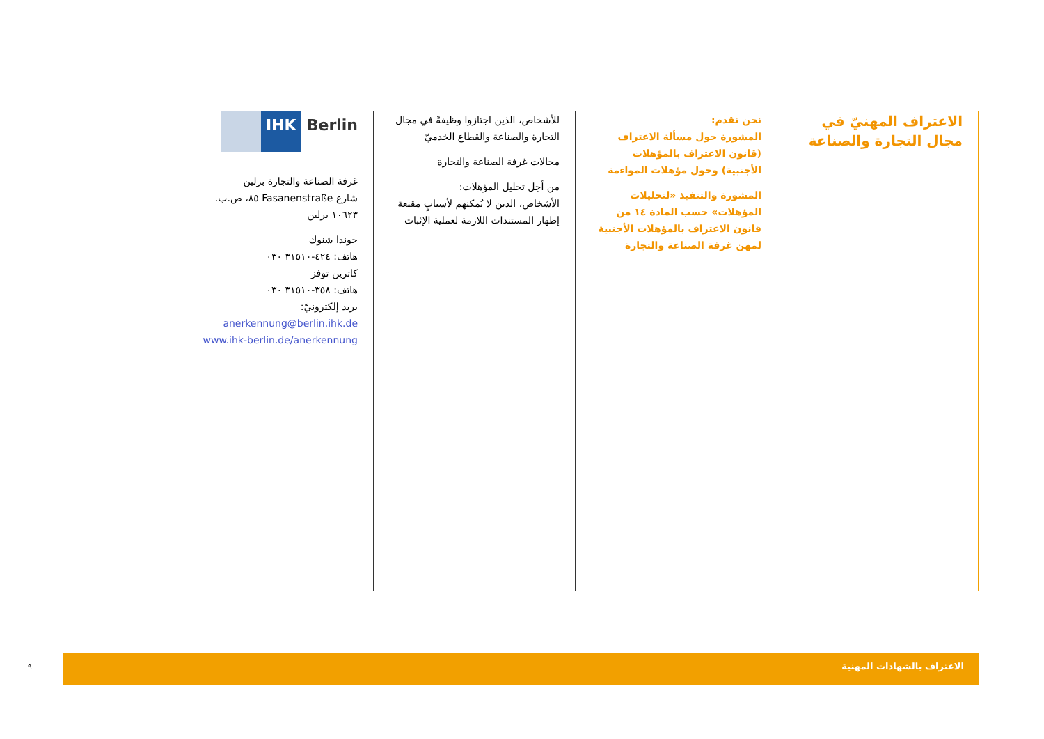الاعتراف المهنيّ في مجال التجارة والصناعة
نحن نقدم:
المشورة حول مسألة الاعتراف (قانون الاعتراف بالمؤهلات الأجنبية) وحول مؤهلات المواءمة
المشورة والتنفيذ «لتحليلات المؤهلات» حسب المادة ١٤ من قانون الاعتراف بالمؤهلات الأجنبية لمهن غرفة الصناعة والتجارة
للأشخاص، الذين اجتازوا وظيفةً في مجال التجارة والصناعة والقطاع الخدميّ
مجالات غرفة الصناعة والتجارة
من أجل تحليل المؤهلات:
الأشخاص، الذين لا يُمكنهم لأسبابٍ مقنعة إظهار المستندات اللازمة لعملية الإثبات
IHK Berlin
غرفة الصناعة والتجارة برلين
شارع Fasanenstraße ٨٥، ص.ب. ١٠٦٢٣ برلين
جوندا شنوك
هاتف: ٤٢٤-٣١٥١٠ ٠٣٠
كاترين توفز
هاتف: ٣٥٨-٣١٥١٠ ٠٣٠
بريد إلكترونيّ: anerkennung@berlin.ihk.de
www.ihk-berlin.de/anerkennung
٩
الاعتراف بالشهادات المهنية